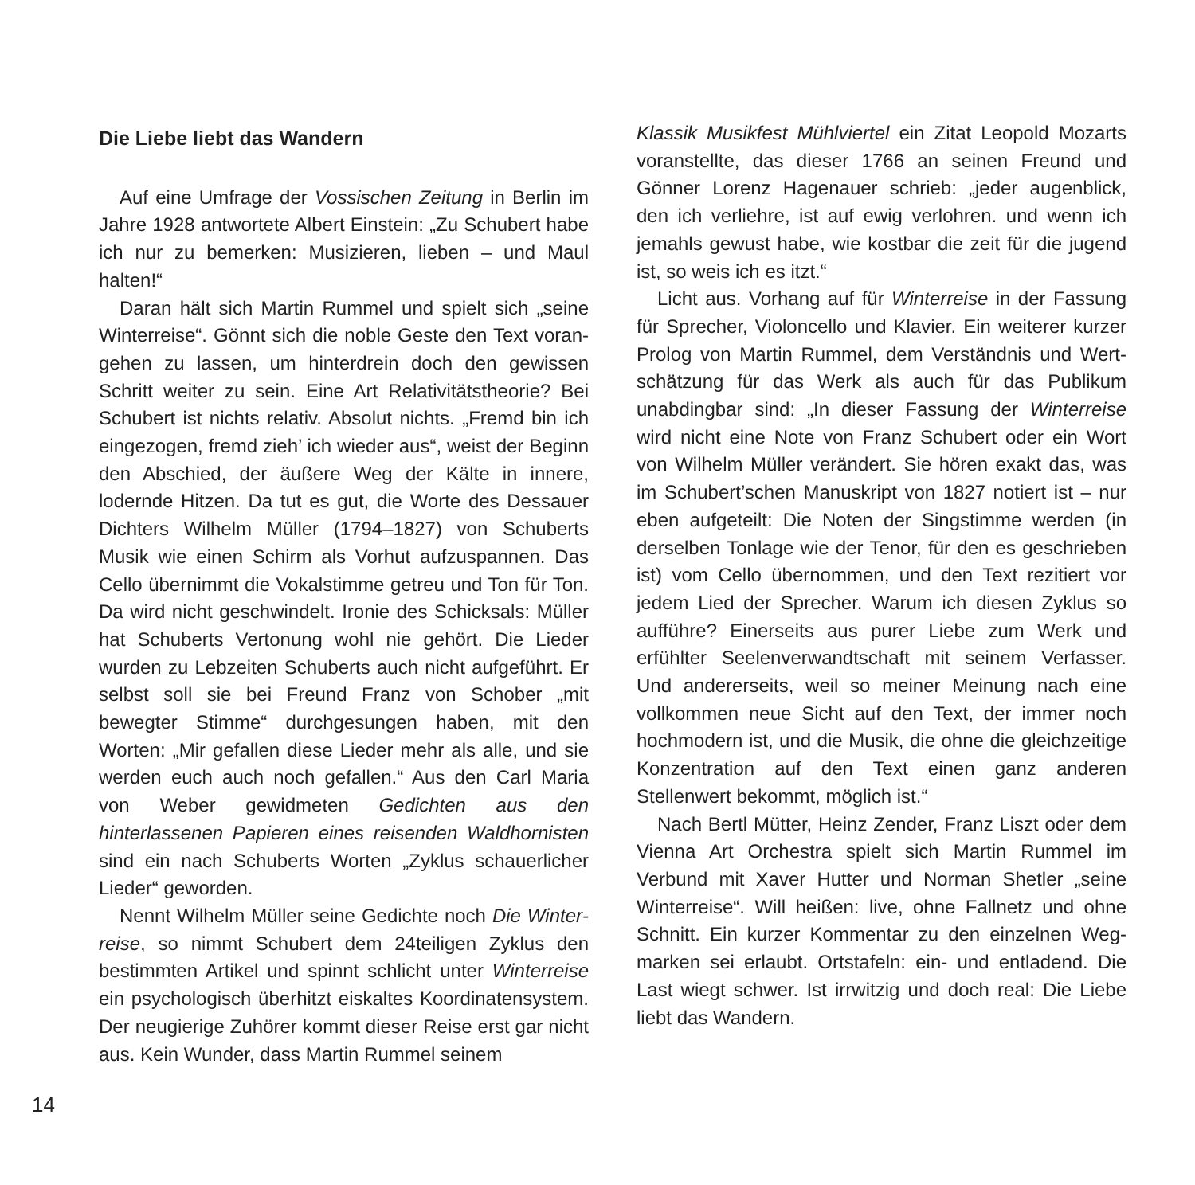Die Liebe liebt das Wandern
Auf eine Umfrage der Vossischen Zeitung in Berlin im Jahre 1928 antwortete Albert Einstein: „Zu Schubert habe ich nur zu bemerken: Musizieren, lieben – und Maul halten!“
Daran hält sich Martin Rummel und spielt sich „seine Winterreise“. Gönnt sich die noble Geste den Text voran­gehen zu lassen, um hinterdrein doch den gewissen Schritt weiter zu sein. Eine Art Relativitätstheorie? Bei Schubert ist nichts relativ. Absolut nichts. „Fremd bin ich einge­zogen, fremd zieh’ ich wieder aus“, weist der Beginn den Abschied, der äußere Weg der Kälte in innere, lodernde Hitzen. Da tut es gut, die Worte des Dessauer Dichters Wilhelm Müller (1794–1827) von Schuberts Musik wie einen Schirm als Vorhut aufzuspannen. Das Cello über­nimmt die Vokalstimme getreu und Ton für Ton. Da wird nicht geschwindelt. Ironie des Schicksals: Müller hat Schuberts Vertonung wohl nie gehört. Die Lieder wurden zu Lebzeiten Schuberts auch nicht aufgeführt. Er selbst soll sie bei Freund Franz von Schober „mit bewegter Stimme“ durchgesungen haben, mit den Worten: „Mir gefallen diese Lieder mehr als alle, und sie werden euch auch noch gefallen.“ Aus den Carl Maria von Weber gewidmeten Gedichten aus den hinterlassenen Papieren eines reisenden Waldhornisten sind ein nach Schuberts Worten „Zyklus schauerlicher Lieder“ geworden.
Nennt Wilhelm Müller seine Gedichte noch Die Winter­reise, so nimmt Schubert dem 24teiligen Zyklus den bestimmten Artikel und spinnt schlicht unter Winterreise ein psychologisch überhitzt eiskaltes Koordinatensystem. Der neugierige Zuhörer kommt dieser Reise erst gar nicht aus. Kein Wunder, dass Martin Rummel seinem
Klassik Musikfest Mühlviertel ein Zitat Leopold Mozarts voranstellte, das dieser 1766 an seinen Freund und Gönner Lorenz Hagenauer schrieb: „jeder augenblick, den ich verliehre, ist auf ewig verlohren. und wenn ich jemahls gewust habe, wie kostbar die zeit für die jugend ist, so weis ich es itzt.“
Licht aus. Vorhang auf für Winterreise in der Fassung für Sprecher, Violoncello und Klavier. Ein weiterer kurzer Prolog von Martin Rummel, dem Verständnis und Wert­schätzung für das Werk als auch für das Publikum unabdingbar sind: „In dieser Fassung der Winterreise wird nicht eine Note von Franz Schubert oder ein Wort von Wilhelm Müller verändert. Sie hören exakt das, was im Schubert’schen Manuskript von 1827 notiert ist – nur eben aufgeteilt: Die Noten der Singstimme werden (in derselben Tonlage wie der Tenor, für den es geschrie­ben ist) vom Cello übernommen, und den Text rezitiert vor jedem Lied der Sprecher. Warum ich diesen Zyklus so aufführe? Einerseits aus purer Liebe zum Werk und erfühlter Seelenverwandtschaft mit seinem Verfasser. Und andererseits, weil so meiner Meinung nach eine vollkommen neue Sicht auf den Text, der immer noch hochmodern ist, und die Musik, die ohne die gleich­zeitige Konzentration auf den Text einen ganz anderen Stellenwert bekommt, möglich ist.“
Nach Bertl Mütter, Heinz Zender, Franz Liszt oder dem Vienna Art Orchestra spielt sich Martin Rummel im Verbund mit Xaver Hutter und Norman Shetler „seine Winterreise“. Will heißen: live, ohne Fallnetz und ohne Schnitt. Ein kurzer Kommentar zu den einzelnen Weg­marken sei erlaubt. Ortstafeln: ein- und entladend. Die Last wiegt schwer. Ist irrwitzig und doch real: Die Liebe liebt das Wandern.
14